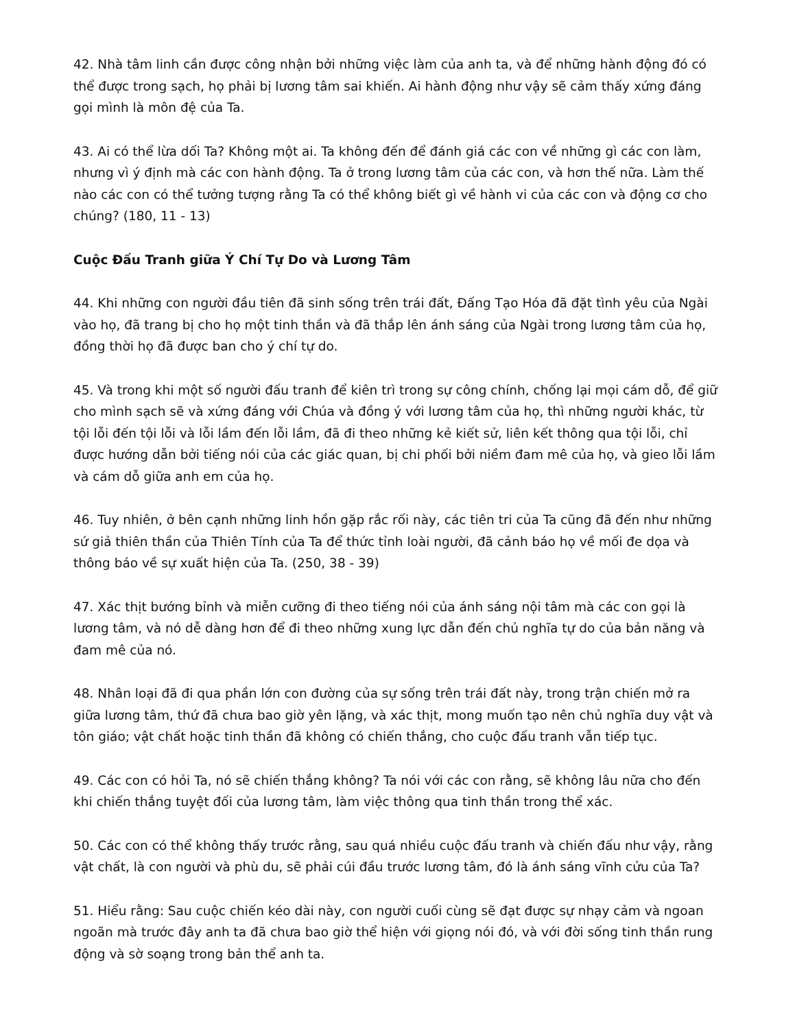42. Nhà tâm linh cần được công nhận bởi những việc làm của anh ta, và để những hành động đó có thể được trong sạch, họ phải bị lương tâm sai khiến. Ai hành động như vậy sẽ cảm thấy xứng đáng gọi mình là môn đệ của Ta.
43. Ai có thể lừa dối Ta? Không một ai. Ta không đến để đánh giá các con về những gì các con làm, nhưng vì ý định mà các con hành động. Ta ở trong lương tâm của các con, và hơn thế nữa. Làm thế nào các con có thể tưởng tượng rằng Ta có thể không biết gì về hành vi của các con và động cơ cho chúng? (180, 11 - 13)
Cuộc Đấu Tranh giữa Ý Chí Tự Do và Lương Tâm
44. Khi những con người đầu tiên đã sinh sống trên trái đất, Đấng Tạo Hóa đã đặt tình yêu của Ngài vào họ, đã trang bị cho họ một tinh thần và đã thắp lên ánh sáng của Ngài trong lương tâm của họ, đồng thời họ đã được ban cho ý chí tự do.
45. Và trong khi một số người đấu tranh để kiên trì trong sự công chính, chống lại mọi cám dỗ, để giữ cho mình sạch sẽ và xứng đáng với Chúa và đồng ý với lương tâm của họ, thì những người khác, từ tội lỗi đến tội lỗi và lỗi lầm đến lỗi lầm, đã đi theo những kẻ kiết sử, liên kết thông qua tội lỗi, chỉ được hướng dẫn bởi tiếng nói của các giác quan, bị chi phối bởi niềm đam mê của họ, và gieo lỗi lầm và cám dỗ giữa anh em của họ.
46. Tuy nhiên, ở bên cạnh những linh hồn gặp rắc rối này, các tiên tri của Ta cũng đã đến như những sứ giả thiên thần của Thiên Tính của Ta để thức tỉnh loài người, đã cảnh báo họ về mối đe dọa và thông báo về sự xuất hiện của Ta. (250, 38 - 39)
47. Xác thịt bướng bỉnh và miễn cưỡng đi theo tiếng nói của ánh sáng nội tâm mà các con gọi là lương tâm, và nó dễ dàng hơn để đi theo những xung lực dẫn đến chủ nghĩa tự do của bản năng và đam mê của nó.
48. Nhân loại đã đi qua phần lớn con đường của sự sống trên trái đất này, trong trận chiến mở ra giữa lương tâm, thứ đã chưa bao giờ yên lặng, và xác thịt, mong muốn tạo nên chủ nghĩa duy vật và tôn giáo; vật chất hoặc tinh thần đã không có chiến thắng, cho cuộc đấu tranh vẫn tiếp tục.
49. Các con có hỏi Ta, nó sẽ chiến thắng không? Ta nói với các con rằng, sẽ không lâu nữa cho đến khi chiến thắng tuyệt đối của lương tâm, làm việc thông qua tinh thần trong thể xác.
50. Các con có thể không thấy trước rằng, sau quá nhiều cuộc đấu tranh và chiến đấu như vậy, rằng vật chất, là con người và phù du, sẽ phải cúi đầu trước lương tâm, đó là ánh sáng vĩnh cửu của Ta?
51. Hiểu rằng: Sau cuộc chiến kéo dài này, con người cuối cùng sẽ đạt được sự nhạy cảm và ngoan ngoãn mà trước đây anh ta đã chưa bao giờ thể hiện với giọng nói đó, và với đời sống tinh thần rung động và sờ soạng trong bản thể anh ta.